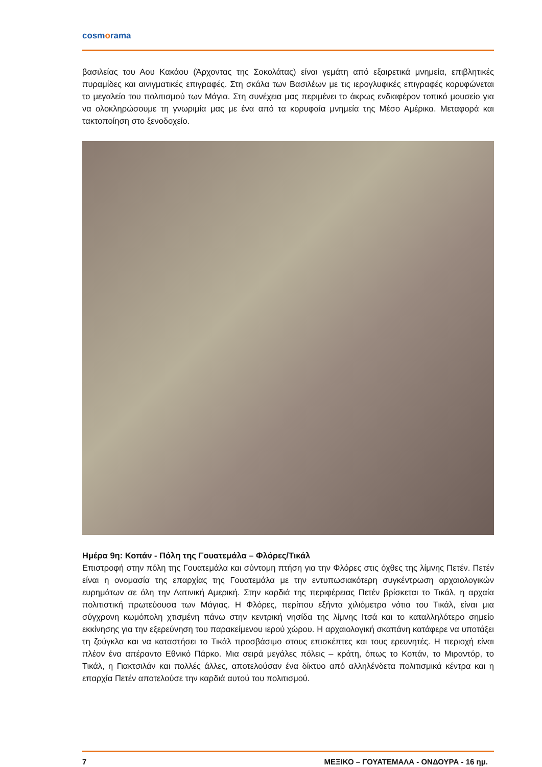cosmorama
βασιλείας του Αου Κακάου (Άρχοντας της Σοκολάτας) είναι γεμάτη από εξαιρετικά μνημεία, επιβλητικές πυραμίδες και αινιγματικές επιγραφές. Στη σκάλα των Βασιλέων με τις ιερογλυφικές επιγραφές κορυφώνεται το μεγαλείο του πολιτισμού των Μάγια. Στη συνέχεια μας περιμένει το άκρως ενδιαφέρον τοπικό μουσείο για να ολοκληρώσουμε τη γνωριμία μας με ένα από τα κορυφαία μνημεία της Μέσο Αμέρικα. Μεταφορά και τακτοποίηση στο ξενοδοχείο.
Ημέρα 9η: Κοπάν - Πόλη της Γουατεμάλα – Φλόρες/Τικάλ
Επιστροφή στην πόλη της Γουατεμάλα και σύντομη πτήση για την Φλόρες στις όχθες της λίμνης Πετέν. Πετέν είναι η ονομασία της επαρχίας της Γουατεμάλα με την εντυπωσιακότερη συγκέντρωση αρχαιολογικών ευρημάτων σε όλη την Λατινική Αμερική. Στην καρδιά της περιφέρειας Πετέν βρίσκεται το Τικάλ, η αρχαία πολιτιστική πρωτεύουσα των Μάγιας. Η Φλόρες, περίπου εξήντα χιλιόμετρα νότια του Τικάλ, είναι μια σύγχρονη κωμόπολη χτισμένη πάνω στην κεντρική νησίδα της λίμνης Ιτσά και το καταλληλότερο σημείο εκκίνησης για την εξερεύνηση του παρακείμενου ιερού χώρου. Η αρχαιολογική σκαπάνη κατάφερε να υποτάξει τη ζούγκλα και να καταστήσει το Τικάλ προσβάσιμο στους επισκέπτες και τους ερευνητές. Η περιοχή είναι πλέον ένα απέραντο Εθνικό Πάρκο. Μια σειρά μεγάλες πόλεις – κράτη, όπως το Κοπάν, το Μιραντόρ, το Τικάλ, η Γιακτσιλάν και πολλές άλλες, αποτελούσαν ένα δίκτυο από αλληλένδετα πολιτισμικά κέντρα και η επαρχία Πετέν αποτελούσε την καρδιά αυτού του πολιτισμού.
7 ΜΕΞΙΚΟ – ΓΟΥΑΤΕΜΑΛΑ - ΟΝΔΟΥΡΑ - 16 ημ.